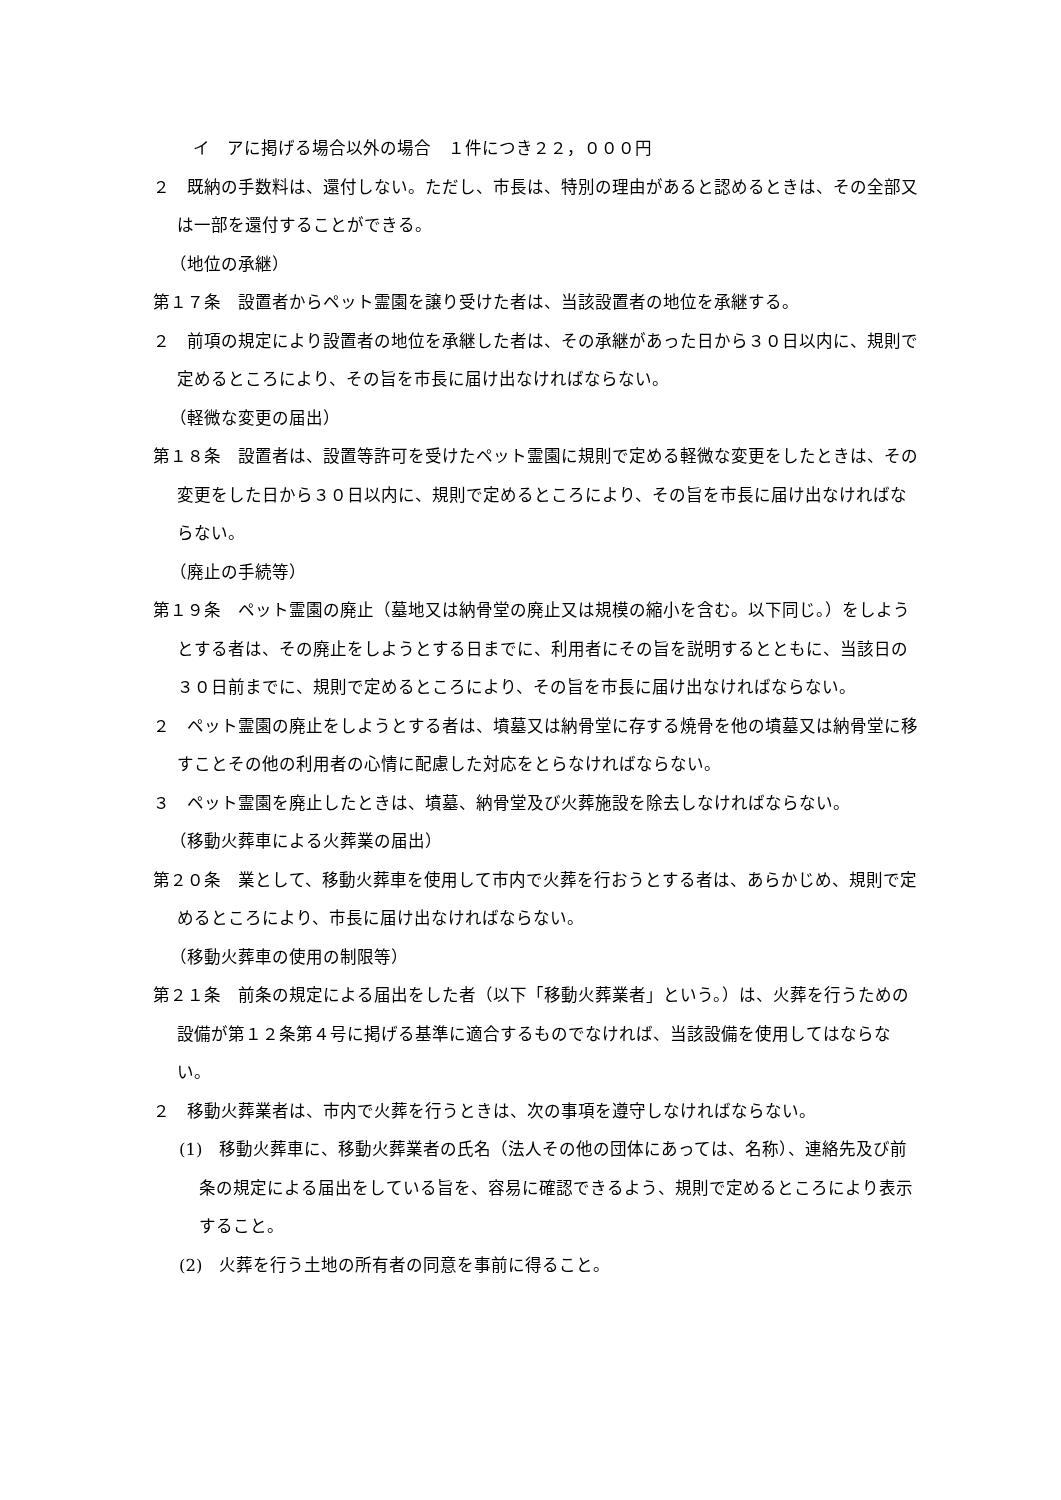イ　アに掲げる場合以外の場合　１件につき２２，０００円
２　既納の手数料は、還付しない。ただし、市長は、特別の理由があると認めるときは、その全部又は一部を還付することができる。
（地位の承継）
第１７条　設置者からペット霊園を譲り受けた者は、当該設置者の地位を承継する。
２　前項の規定により設置者の地位を承継した者は、その承継があった日から３０日以内に、規則で定めるところにより、その旨を市長に届け出なければならない。
（軽微な変更の届出）
第１８条　設置者は、設置等許可を受けたペット霊園に規則で定める軽微な変更をしたときは、その変更をした日から３０日以内に、規則で定めるところにより、その旨を市長に届け出なければならない。
（廃止の手続等）
第１９条　ペット霊園の廃止（墓地又は納骨堂の廃止又は規模の縮小を含む。以下同じ。）をしようとする者は、その廃止をしようとする日までに、利用者にその旨を説明するとともに、当該日の３０日前までに、規則で定めるところにより、その旨を市長に届け出なければならない。
２　ペット霊園の廃止をしようとする者は、墳墓又は納骨堂に存する焼骨を他の墳墓又は納骨堂に移すことその他の利用者の心情に配慮した対応をとらなければならない。
３　ペット霊園を廃止したときは、墳墓、納骨堂及び火葬施設を除去しなければならない。
（移動火葬車による火葬業の届出）
第２０条　業として、移動火葬車を使用して市内で火葬を行おうとする者は、あらかじめ、規則で定めるところにより、市長に届け出なければならない。
（移動火葬車の使用の制限等）
第２１条　前条の規定による届出をした者（以下「移動火葬業者」という。）は、火葬を行うための設備が第１２条第４号に掲げる基準に適合するものでなければ、当該設備を使用してはならない。
２　移動火葬業者は、市内で火葬を行うときは、次の事項を遵守しなければならない。
(1)　移動火葬車に、移動火葬業者の氏名（法人その他の団体にあっては、名称）、連絡先及び前条の規定による届出をしている旨を、容易に確認できるよう、規則で定めるところにより表示すること。
(2)　火葬を行う土地の所有者の同意を事前に得ること。